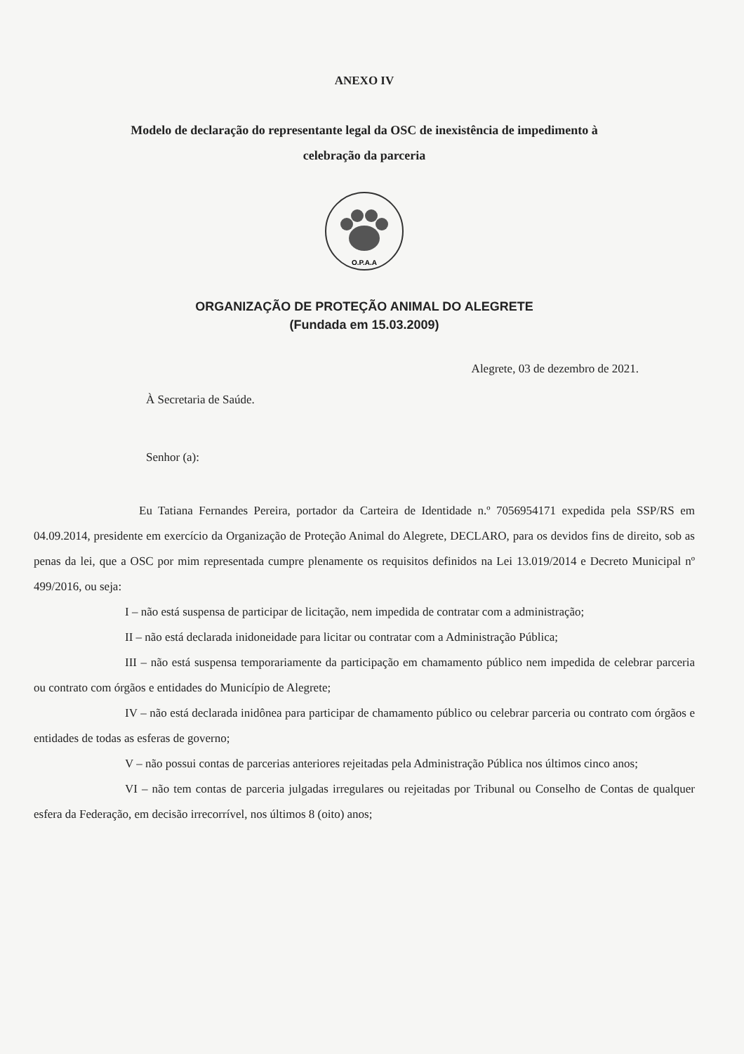ANEXO IV
Modelo de declaração do representante legal da OSC de inexistência de impedimento à
celebração da parceria
O.P.A.A
ORGANIZAÇÃO DE PROTEÇÃO ANIMAL DO ALEGRETE
(Fundada em 15.03.2009)
Alegrete, 03 de dezembro de 2021.
À Secretaria de Saúde.
Senhor (a):
Eu Tatiana Fernandes Pereira, portador da Carteira de Identidade n.º 7056954171 expedida pela SSP/RS em 04.09.2014, presidente em exercício da Organização de Proteção Animal do Alegrete, DECLARO, para os devidos fins de direito, sob as penas da lei, que a OSC por mim representada cumpre plenamente os requisitos definidos na Lei 13.019/2014 e Decreto Municipal nº 499/2016, ou seja:
I – não está suspensa de participar de licitação, nem impedida de contratar com a administração;
II – não está declarada inidoneidade para licitar ou contratar com a Administração Pública;
III – não está suspensa temporariamente da participação em chamamento público nem impedida de celebrar parceria ou contrato com órgãos e entidades do Município de Alegrete;
IV – não está declarada inidônea para participar de chamamento público ou celebrar parceria ou contrato com órgãos e entidades de todas as esferas de governo;
V – não possui contas de parcerias anteriores rejeitadas pela Administração Pública nos últimos cinco anos;
VI – não tem contas de parceria julgadas irregulares ou rejeitadas por Tribunal ou Conselho de Contas de qualquer esfera da Federação, em decisão irrecorrível, nos últimos 8 (oito) anos;